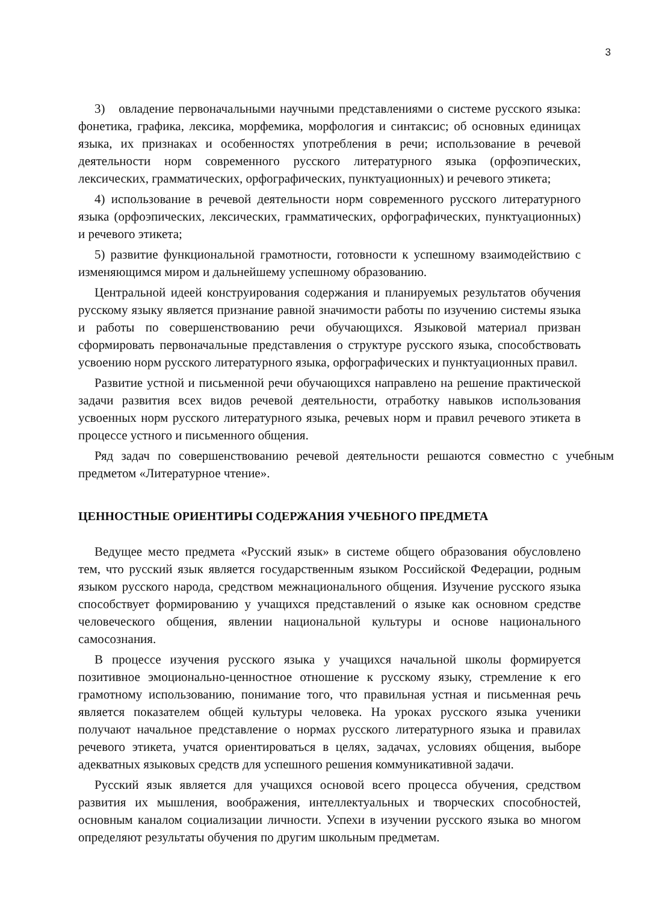3
3) овладение первоначальными научными представлениями о системе русского языка: фонетика, графика, лексика, морфемика, морфология и синтаксис; об основных единицах языка, их признаках и особенностях употребления в речи; использование в речевой деятельности норм современного русского литературного языка (орфоэпических, лексических, грамматических, орфографических, пунктуационных) и речевого этикета;
4) использование в речевой деятельности норм современного русского литературного языка (орфоэпических, лексических, грамматических, орфографических, пунктуационных) и речевого этикета;
5) развитие функциональной грамотности, готовности к успешному взаимодействию с изменяющимся миром и дальнейшему успешному образованию.
Центральной идеей конструирования содержания и планируемых результатов обучения русскому языку является признание равной значимости работы по изучению системы языка и работы по совершенствованию речи обучающихся. Языковой материал призван сформировать первоначальные представления о структуре русского языка, способствовать усвоению норм русского литературного языка, орфографических и пунктуационных правил.
Развитие устной и письменной речи обучающихся направлено на решение практической задачи развития всех видов речевой деятельности, отработку навыков использования усвоенных норм русского литературного языка, речевых норм и правил речевого этикета в процессе устного и письменного общения.
Ряд задач по совершенствованию речевой деятельности решаются совместно с учебным предметом «Литературное чтение».
ЦЕННОСТНЫЕ ОРИЕНТИРЫ СОДЕРЖАНИЯ УЧЕБНОГО ПРЕДМЕТА
Ведущее место предмета «Русский язык» в системе общего образования обусловлено тем, что русский язык является государственным языком Российской Федерации, родным языком русского народа, средством межнационального общения. Изучение русского языка способствует формированию у учащихся представлений о языке как основном средстве человеческого общения, явлении национальной культуры и основе национального самосознания.
В процессе изучения русского языка у учащихся начальной школы формируется позитивное эмоционально-ценностное отношение к русскому языку, стремление к его грамотному использованию, понимание того, что правильная устная и письменная речь является показателем общей культуры человека. На уроках русского языка ученики получают начальное представление о нормах русского литературного языка и правилах речевого этикета, учатся ориентироваться в целях, задачах, условиях общения, выборе адекватных языковых средств для успешного решения коммуникативной задачи.
Русский язык является для учащихся основой всего процесса обучения, средством развития их мышления, воображения, интеллектуальных и творческих способностей, основным каналом социализации личности. Успехи в изучении русского языка во многом определяют результаты обучения по другим школьным предметам.